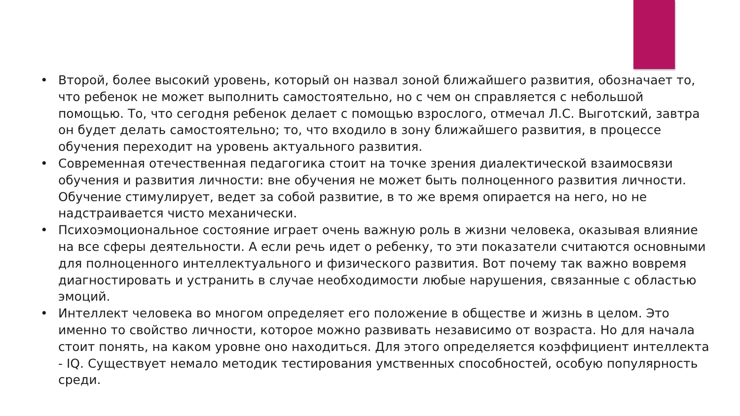• Второй, более высокий уровень, который он назвал зоной ближайшего развития, обозначает то, что ребенок не может выполнить самостоятельно, но с чем он справляется с небольшой помощью. То, что сегодня ребенок делает с помощью взрослого, отмечал Л.С. Выготский, завтра он будет делать самостоятельно; то, что входило в зону ближайшего развития, в процессе обучения переходит на уровень актуального развития.
• Современная отечественная педагогика стоит на точке зрения диалектической взаимосвязи обучения и развития личности: вне обучения не может быть полноценного развития личности. Обучение стимулирует, ведет за собой развитие, в то же время опирается на него, но не надстраивается чисто механически.
• Психоэмоциональное состояние играет очень важную роль в жизни человека, оказывая влияние на все сферы деятельности. А если речь идет о ребенку, то эти показатели считаются основными для полноценного интеллектуального и физического развития. Вот почему так важно вовремя диагностировать и устранить в случае необходимости любые нарушения, связанные с областью эмоций.
• Интеллект человека во многом определяет его положение в обществе и жизнь в целом. Это именно то свойство личности, которое можно развивать независимо от возраста. Но для начала стоит понять, на каком уровне оно находиться. Для этого определяется коэффициент интеллекта - IQ. Существует немало методик тестирования умственных способностей, особую популярность среди.